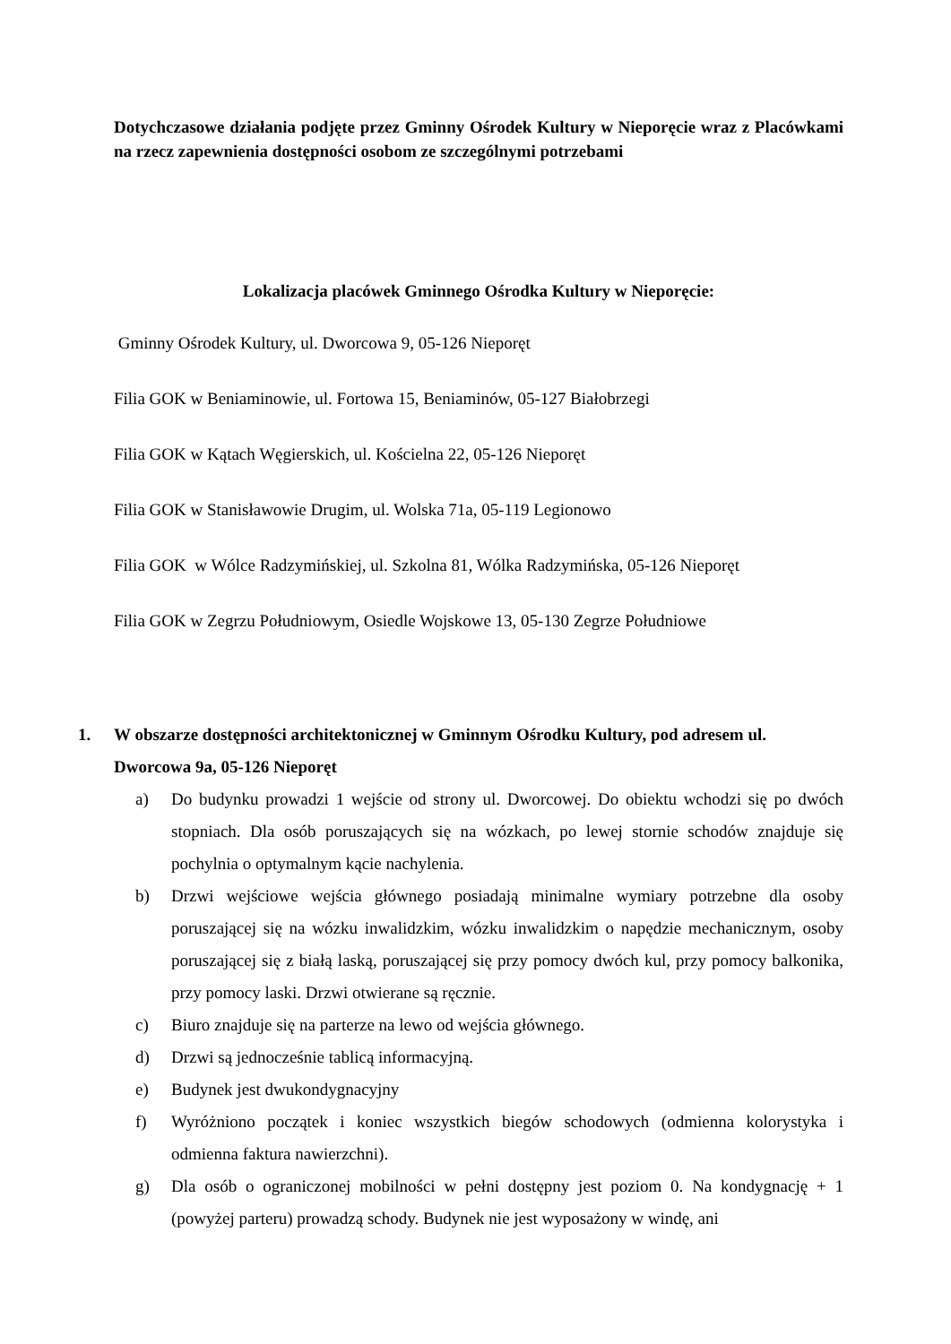Dotychczasowe działania podjęte przez Gminny Ośrodek Kultury w Nieporęcie wraz z Placówkami na rzecz zapewnienia dostępności osobom ze szczególnymi potrzebami
Lokalizacja placówek Gminnego Ośrodka Kultury w Nieporęcie:
Gminny Ośrodek Kultury, ul. Dworcowa 9, 05-126 Nieporęt
Filia GOK w Beniaminowie, ul. Fortowa 15, Beniaminów, 05-127 Białobrzegi
Filia GOK w Kątach Węgierskich, ul. Kościelna 22, 05-126 Nieporęt
Filia GOK w Stanisławowie Drugim, ul. Wolska 71a, 05-119 Legionowo
Filia GOK w Wólce Radzymińskiej, ul. Szkolna 81, Wólka Radzymińska, 05-126 Nieporęt
Filia GOK w Zegrzu Południowym, Osiedle Wojskowe 13, 05-130 Zegrze Południowe
1. W obszarze dostępności architektonicznej w Gminnym Ośrodku Kultury, pod adresem ul. Dworcowa 9a, 05-126 Nieporęt
a) Do budynku prowadzi 1 wejście od strony ul. Dworcowej. Do obiektu wchodzi się po dwóch stopniach. Dla osób poruszających się na wózkach, po lewej stornie schodów znajduje się pochylnia o optymalnym kącie nachylenia.
b) Drzwi wejściowe wejścia głównego posiadają minimalne wymiary potrzebne dla osoby poruszającej się na wózku inwalidzkim, wózku inwalidzkim o napędzie mechanicznym, osoby poruszającej się z białą laską, poruszającej się przy pomocy dwóch kul, przy pomocy balkonika, przy pomocy laski. Drzwi otwierane są ręcznie.
c) Biuro znajduje się na parterze na lewo od wejścia głównego.
d) Drzwi są jednocześnie tablicą informacyjną.
e) Budynek jest dwukondygnacyjny
f) Wyróżniono początek i koniec wszystkich biegów schodowych (odmienna kolorystyka i odmienna faktura nawierzchni).
g) Dla osób o ograniczonej mobilności w pełni dostępny jest poziom 0. Na kondygnację + 1 (powyżej parteru) prowadzą schody. Budynek nie jest wyposażony w windę, ani